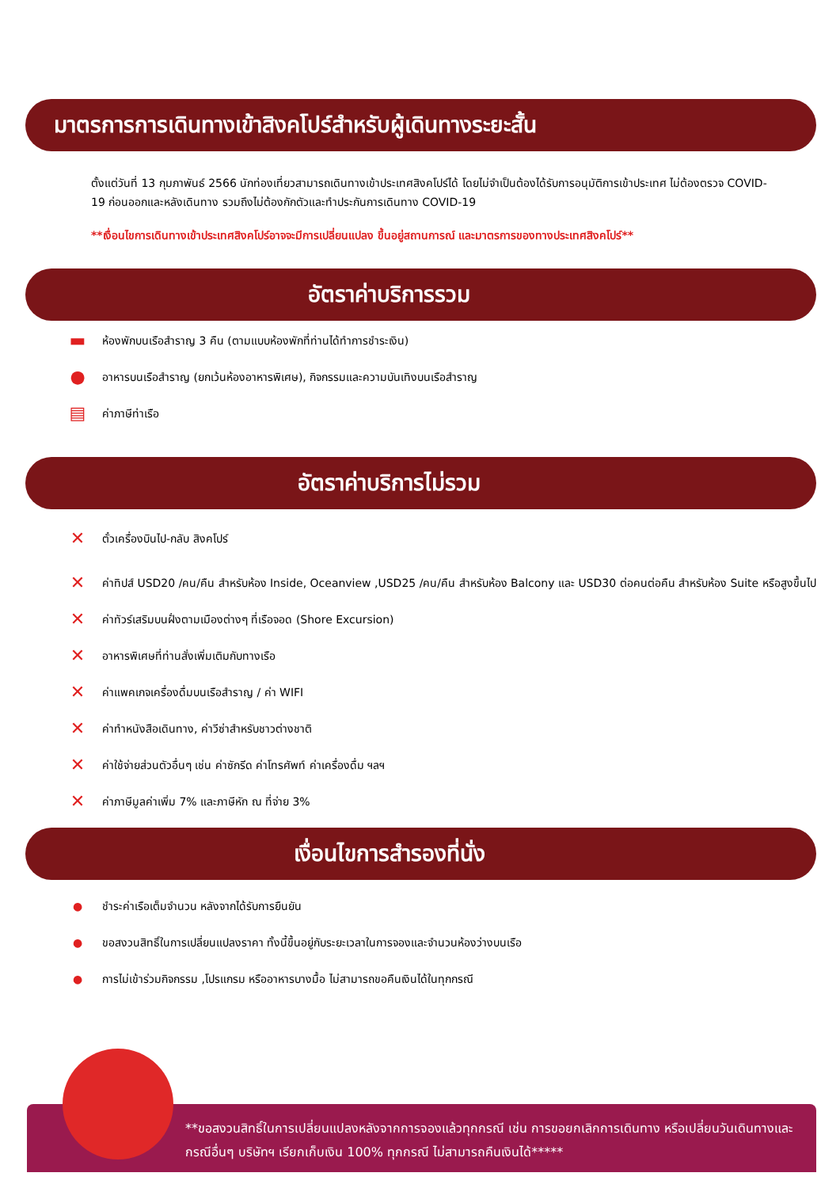มาตรการการเดินทางเข้าสิงคโปร์สำหรับผู้เดินทางระยะสั้น
ตั้งแต่วันที่ 13 กุมภาพันธ์ 2566 นักท่องเที่ยวสามารถเดินทางเข้าประเทศสิงคโปร์ได้ โดยไม่จำเป็นต้องได้รับการอนุมัติการเข้าประเทศ ไม่ต้องตรวจ COVID-19 ก่อนออกและหลังเดินทาง รวมถึงไม่ต้องกักตัวและทำประกันการเดินทาง COVID-19
**เงื่อนไขการเดินทางเข้าประเทศสิงคโปร์อาจจะมีการเปลี่ยนแปลง ขึ้นอยู่สถานการณ์ และมาตรการของทางประเทศสิงคโปร์**
อัตราค่าบริการรวม
▬ ห้องพักบนเรือสำราญ 3 คืน (ตามแบบห้องพักที่ท่านได้ทำการชำระเงิน)
● อาหารบนเรือสำราญ (ยกเว้นห้องอาหารพิเศษ), กิจกรรมและความบันเทิงบนเรือสำราญ
▤ ค่าภาษีท่าเรือ
อัตราค่าบริการไม่รวม
✕ ตั๋วเครื่องบินไป-กลับ สิงคโปร์
✕ ค่าทิปส์ USD20 /คน/คืน สำหรับห้อง Inside, Oceanview ,USD25 /คน/คืน สำหรับห้อง Balcony และ USD30 ต่อคนต่อคืน สำหรับห้อง Suite หรือสูงขึ้นไป
✕ ค่าทัวร์เสริมบนฝั่งตามเมืองต่างๆ ที่เรือจอด (Shore Excursion)
✕ อาหารพิเศษที่ท่านสั่งเพิ่มเติมกับทางเรือ
✕ ค่าแพคเกจเครื่องดื่มบนเรือสำราญ / ค่า WIFI
✕ ค่าทำหนังสือเดินทาง, ค่าวีซ่าสำหรับชาวต่างชาติ
✕ ค่าใช้จ่ายส่วนตัวอื่นๆ เช่น ค่าซักรีด ค่าโทรศัพท์ ค่าเครื่องดื่ม ฯลฯ
✕ ค่าภาษีมูลค่าเพิ่ม 7% และภาษีหัก ณ ที่จ่าย 3%
เงื่อนไขการสำรองที่นั่ง
● ชำระค่าเรือเต็มจำนวน หลังจากได้รับการยืนยัน
● ขอสงวนสิทธิ์ในการเปลี่ยนแปลงราคา ทั้งนี้ขึ้นอยู่กับระยะเวลาในการจองและจำนวนห้องว่างบนเรือ
● การไม่เข้าร่วมกิจกรรม ,โปรแกรม หรืออาหารบางมื้อ ไม่สามารถขอคืนเงินได้ในทุกกรณี
**ขอสงวนสิทธิ์ในการเปลี่ยนแปลงหลังจากการจองแล้วทุกกรณี เช่น การขอยกเลิกการเดินทาง หรือเปลี่ยนวันเดินทางและกรณีอื่นๆ บริษัทฯ เรียกเก็บเงิน 100% ทุกกรณี ไม่สามารถคืนเงินได้*****